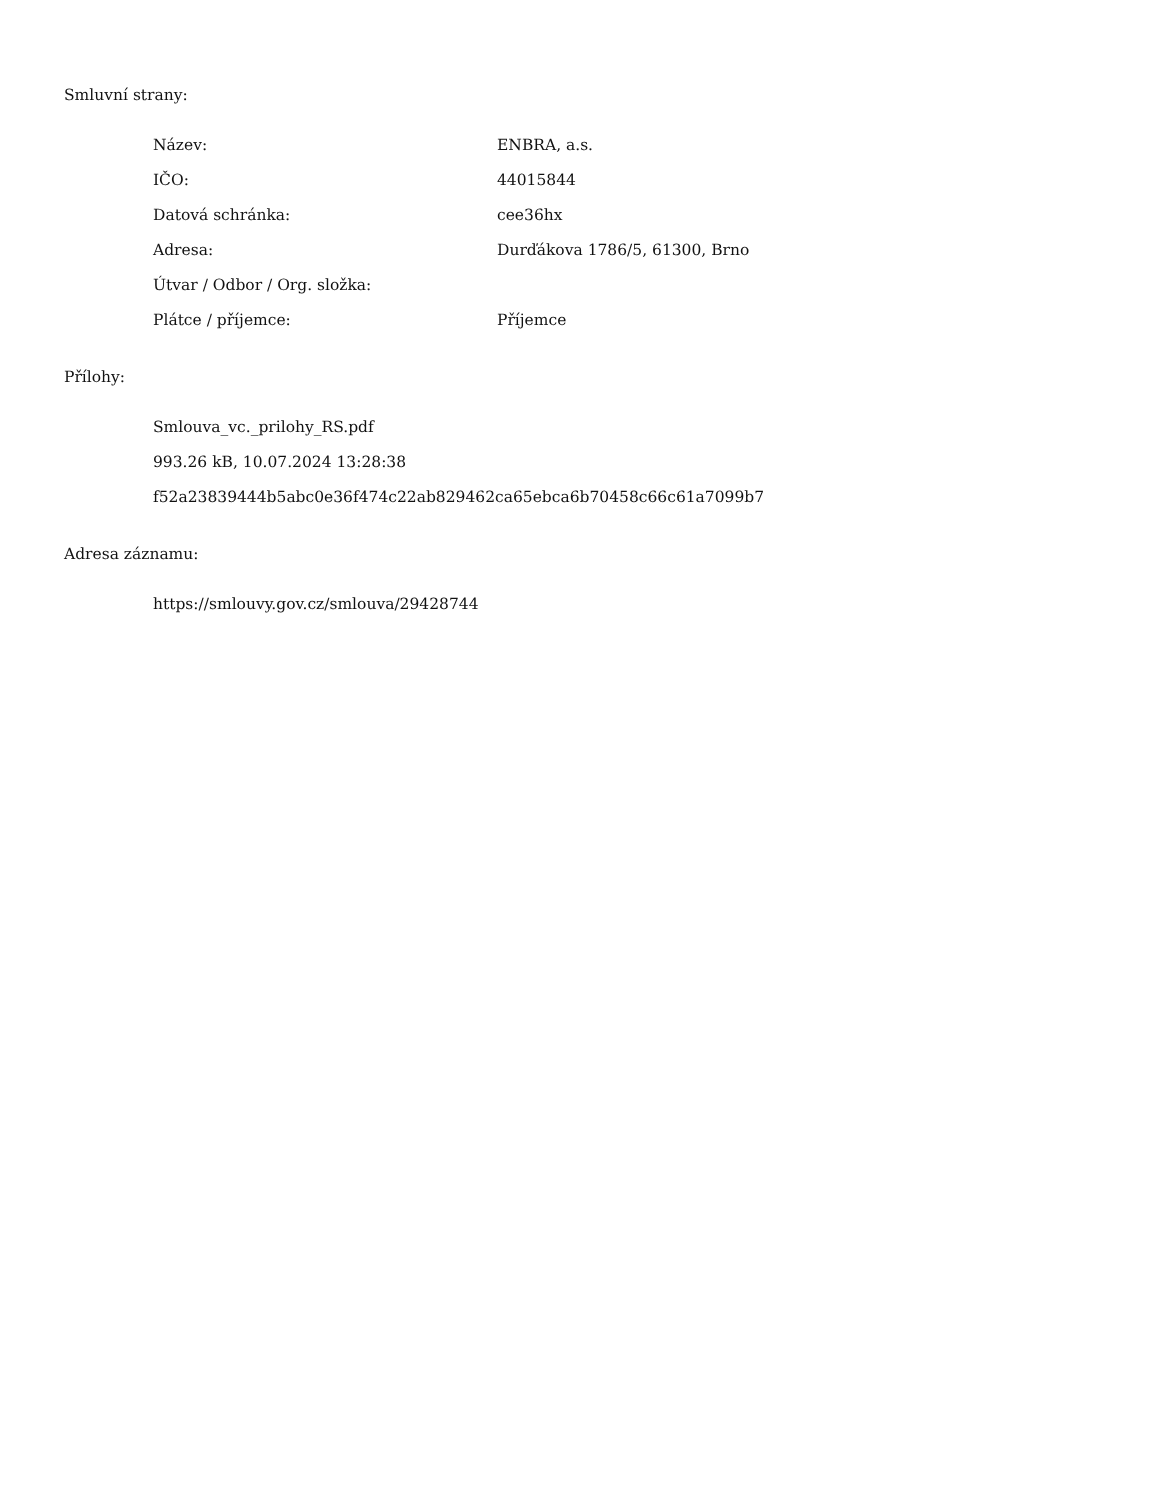Smluvní strany:
| Název: | ENBRA, a.s. |
| IČO: | 44015844 |
| Datová schránka: | cee36hx |
| Adresa: | Durďákova 1786/5, 61300, Brno |
| Útvar / Odbor / Org. složka: | |
| Plátce / příjemce: | Příjemce |
Přílohy:
Smlouva_vc._prilohy_RS.pdf
993.26 kB, 10.07.2024 13:28:38
f52a23839444b5abc0e36f474c22ab829462ca65ebca6b70458c66c61a7099b7
Adresa záznamu:
https://smlouvy.gov.cz/smlouva/29428744